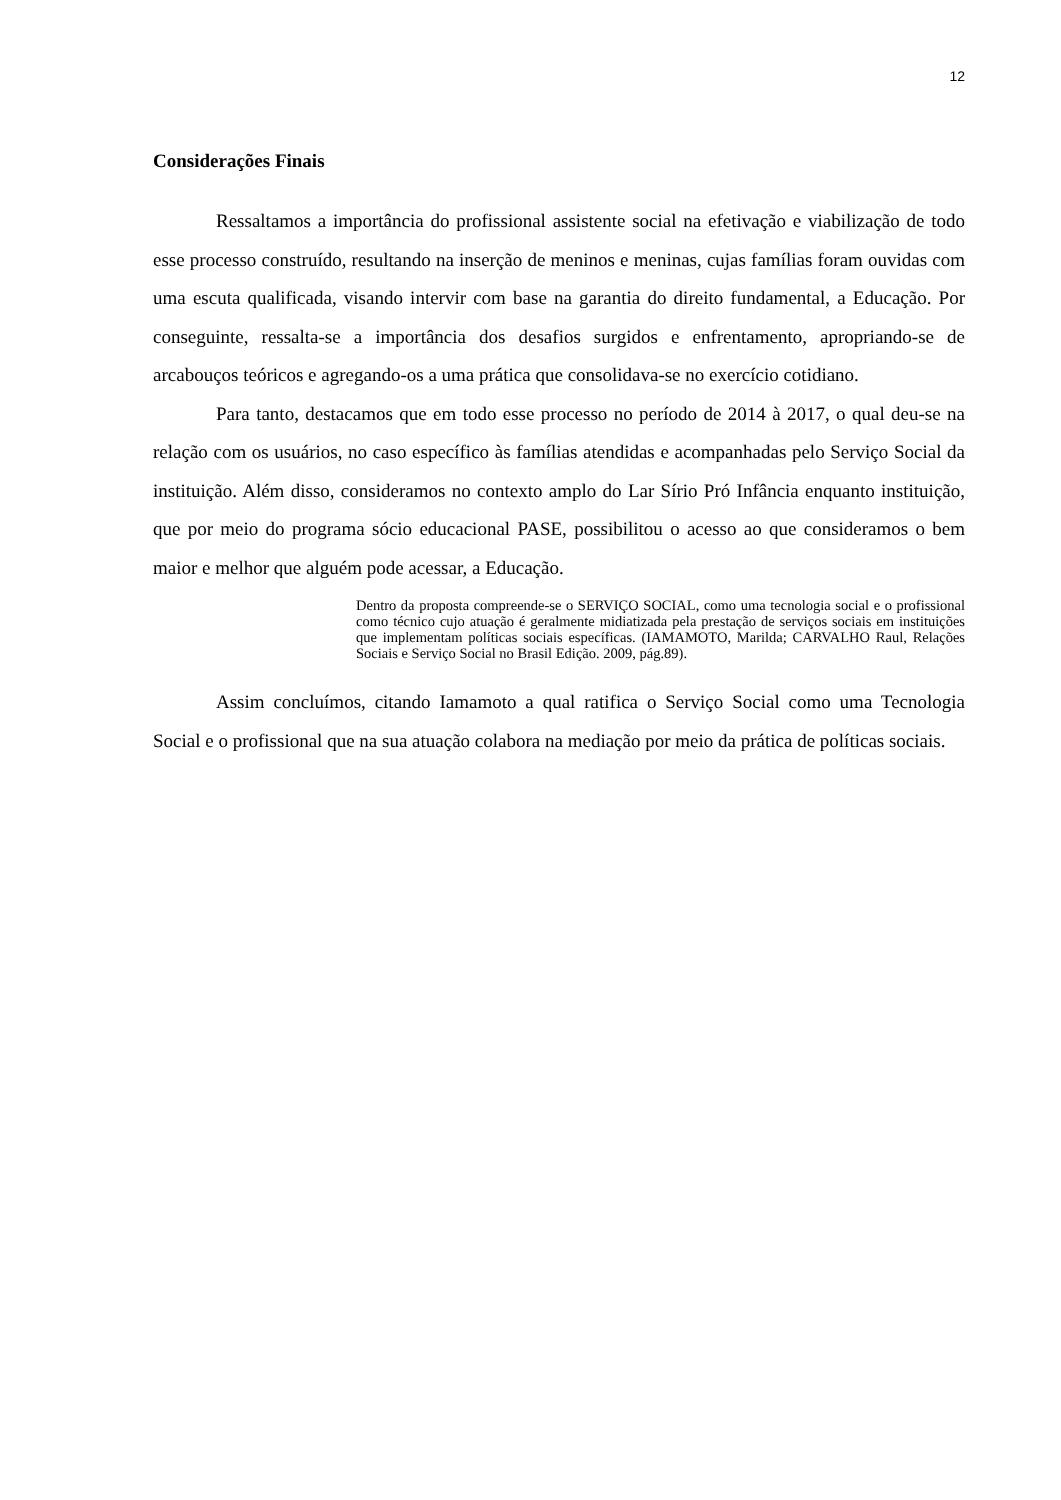12
Considerações Finais
Ressaltamos a importância do profissional assistente social na efetivação e viabilização de todo esse processo construído, resultando na inserção de meninos e meninas, cujas famílias foram ouvidas com uma escuta qualificada, visando intervir com base na garantia do direito fundamental, a Educação. Por conseguinte, ressalta-se a importância dos desafios surgidos e enfrentamento, apropriando-se de arcabouços teóricos e agregando-os a uma prática que consolidava-se no exercício cotidiano.
Para tanto, destacamos que em todo esse processo no período de 2014 à 2017, o qual deu-se na relação com os usuários, no caso específico às famílias atendidas e acompanhadas pelo Serviço Social da instituição. Além disso, consideramos no contexto amplo do Lar Sírio Pró Infância enquanto instituição, que por meio do programa sócio educacional PASE, possibilitou o acesso ao que consideramos o bem maior e melhor que alguém pode acessar, a Educação.
Dentro da proposta compreende-se o SERVIÇO SOCIAL, como uma tecnologia social e o profissional como técnico cujo atuação é geralmente midiatizada pela prestação de serviços sociais em instituições que implementam políticas sociais específicas. (IAMAMOTO, Marilda; CARVALHO Raul, Relações Sociais e Serviço Social no Brasil Edição. 2009, pág.89).
Assim concluímos, citando Iamamoto a qual ratifica o Serviço Social como uma Tecnologia Social e o profissional que na sua atuação colabora na mediação por meio da prática de políticas sociais.